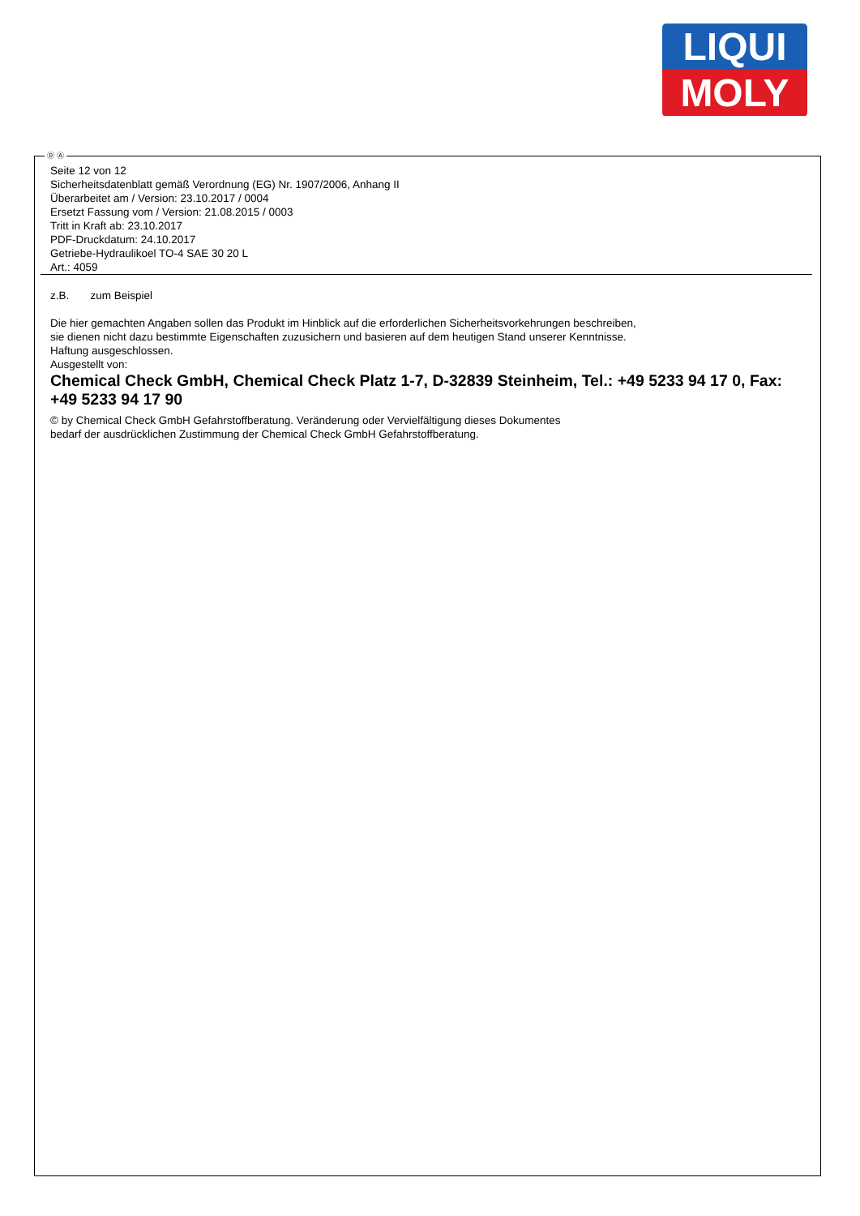LIQUI
MOLY
Ⓓ Ⓐ
Seite 12 von 12
Sicherheitsdatenblatt gemäß Verordnung (EG) Nr. 1907/2006, Anhang II
Überarbeitet am / Version: 23.10.2017 / 0004
Ersetzt Fassung vom / Version: 21.08.2015 / 0003
Tritt in Kraft ab: 23.10.2017
PDF-Druckdatum: 24.10.2017
Getriebe-Hydraulikoel TO-4 SAE 30 20 L
Art.: 4059
z.B. zum Beispiel
Die hier gemachten Angaben sollen das Produkt im Hinblick auf die erforderlichen Sicherheitsvorkehrungen beschreiben,
sie dienen nicht dazu bestimmte Eigenschaften zuzusichern und basieren auf dem heutigen Stand unserer Kenntnisse.
Haftung ausgeschlossen.
Ausgestellt von:
Chemical Check GmbH, Chemical Check Platz 1-7, D-32839 Steinheim, Tel.: +49 5233 94 17 0, Fax: +49 5233 94 17 90
© by Chemical Check GmbH Gefahrstoffberatung. Veränderung oder Vervielfältigung dieses Dokumentes
bedarf der ausdrücklichen Zustimmung der Chemical Check GmbH Gefahrstoffberatung.